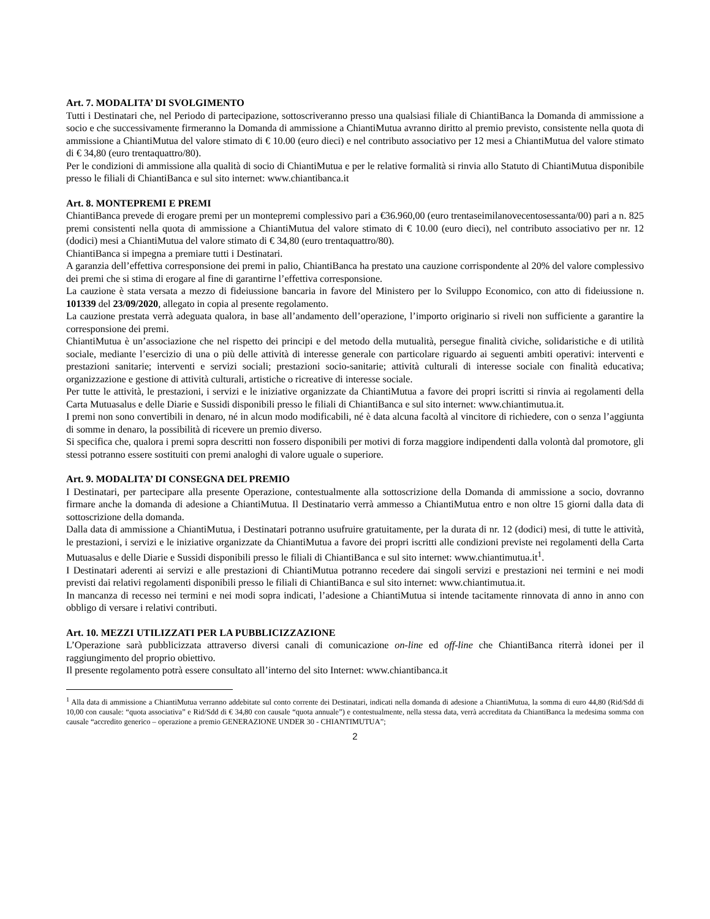Art. 7. MODALITA’ DI SVOLGIMENTO
Tutti i Destinatari che, nel Periodo di partecipazione, sottoscriveranno presso una qualsiasi filiale di ChiantiBanca la Domanda di ammissione a socio e che successivamente firmeranno la Domanda di ammissione a ChiantiMutua avranno diritto al premio previsto, consistente nella quota di ammissione a ChiantiMutua del valore stimato di € 10.00 (euro dieci) e nel contributo associativo per 12 mesi a ChiantiMutua del valore stimato di € 34,80 (euro trentaquattro/80).
Per le condizioni di ammissione alla qualità di socio di ChiantiMutua e per le relative formalità si rinvia allo Statuto di ChiantiMutua disponibile presso le filiali di ChiantiBanca e sul sito internet: www.chiantibanca.it
Art. 8. MONTEPREMI E PREMI
ChiantiBanca prevede di erogare premi per un montepremi complessivo pari a €36.960,00 (euro trentaseimilanovecentosessanta/00) pari a n. 825 premi consistenti nella quota di ammissione a ChiantiMutua del valore stimato di € 10.00 (euro dieci), nel contributo associativo per nr. 12 (dodici) mesi a ChiantiMutua del valore stimato di € 34,80 (euro trentaquattro/80).
ChiantiBanca si impegna a premiare tutti i Destinatari.
A garanzia dell’effettiva corresponsione dei premi in palio, ChiantiBanca ha prestato una cauzione corrispondente al 20% del valore complessivo dei premi che si stima di erogare al fine di garantirne l’effettiva corresponsione.
La cauzione è stata versata a mezzo di fideiussione bancaria in favore del Ministero per lo Sviluppo Economico, con atto di fideiussione n. 101339 del 23/09/2020, allegato in copia al presente regolamento.
La cauzione prestata verrà adeguata qualora, in base all’andamento dell’operazione, l’importo originario si riveli non sufficiente a garantire la corresponsione dei premi.
ChiantiMutua è un’associazione che nel rispetto dei principi e del metodo della mutualità, persegue finalità civiche, solidaristiche e di utilità sociale, mediante l’esercizio di una o più delle attività di interesse generale con particolare riguardo ai seguenti ambiti operativi: interventi e prestazioni sanitarie; interventi e servizi sociali; prestazioni socio-sanitarie; attività culturali di interesse sociale con finalità educativa; organizzazione e gestione di attività culturali, artistiche o ricreative di interesse sociale.
Per tutte le attività, le prestazioni, i servizi e le iniziative organizzate da ChiantiMutua a favore dei propri iscritti si rinvia ai regolamenti della Carta Mutuasalus e delle Diarie e Sussidi disponibili presso le filiali di ChiantiBanca e sul sito internet: www.chiantimutua.it.
I premi non sono convertibili in denaro, né in alcun modo modificabili, né è data alcuna facoltà al vincitore di richiedere, con o senza l’aggiunta di somme in denaro, la possibilità di ricevere un premio diverso.
Si specifica che, qualora i premi sopra descritti non fossero disponibili per motivi di forza maggiore indipendenti dalla volontà dal promotore, gli stessi potranno essere sostituiti con premi analoghi di valore uguale o superiore.
Art. 9. MODALITA’ DI CONSEGNA DEL PREMIO
I Destinatari, per partecipare alla presente Operazione, contestualmente alla sottoscrizione della Domanda di ammissione a socio, dovranno firmare anche la domanda di adesione a ChiantiMutua. Il Destinatario verrà ammesso a ChiantiMutua entro e non oltre 15 giorni dalla data di sottoscrizione della domanda.
Dalla data di ammissione a ChiantiMutua, i Destinatari potranno usufruire gratuitamente, per la durata di nr. 12 (dodici) mesi, di tutte le attività, le prestazioni, i servizi e le iniziative organizzate da ChiantiMutua a favore dei propri iscritti alle condizioni previste nei regolamenti della Carta Mutuasalus e delle Diarie e Sussidi disponibili presso le filiali di ChiantiBanca e sul sito internet: www.chiantimutua.it<sup>1</sup>.
I Destinatari aderenti ai servizi e alle prestazioni di ChiantiMutua potranno recedere dai singoli servizi e prestazioni nei termini e nei modi previsti dai relativi regolamenti disponibili presso le filiali di ChiantiBanca e sul sito internet: www.chiantimutua.it.
In mancanza di recesso nei termini e nei modi sopra indicati, l’adesione a ChiantiMutua si intende tacitamente rinnovata di anno in anno con obbligo di versare i relativi contributi.
Art. 10. MEZZI UTILIZZATI PER LA PUBBLICIZZAZIONE
L’Operazione sarà pubblicizzata attraverso diversi canali di comunicazione on-line ed off-line che ChiantiBanca riterrà idonei per il raggiungimento del proprio obiettivo.
Il presente regolamento potrà essere consultato all’interno del sito Internet: www.chiantibanca.it
<sup>1</sup> Alla data di ammissione a ChiantiMutua verranno addebitate sul conto corrente dei Destinatari, indicati nella domanda di adesione a ChiantiMutua, la somma di euro 44,80 (Rid/Sdd di 10,00 con causale: “quota associativa” e Rid/Sdd di € 34,80 con causale “quota annuale”) e contestualmente, nella stessa data, verrà accreditata da ChiantiBanca la medesima somma con causale “accredito generico – operazione a premio GENERAZIONE UNDER 30 - CHIANTIMUTUA”;
2